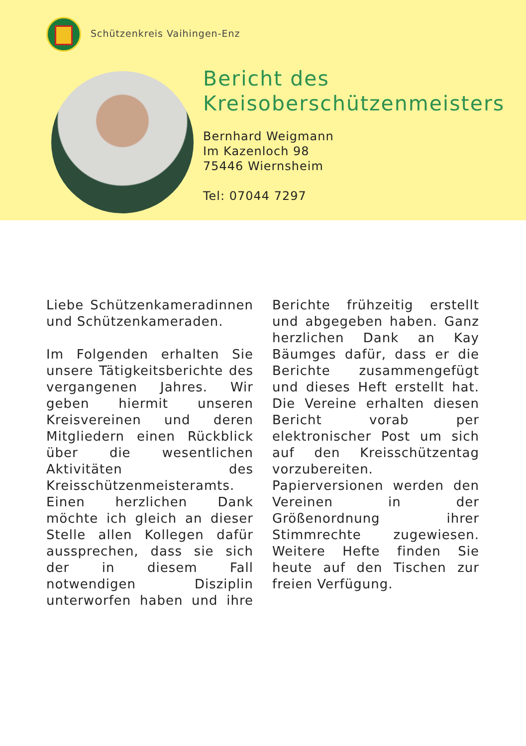Schützenkreis Vaihingen-Enz
Bericht des
Kreisoberschützenmeisters
Bernhard Weigmann
Im Kazenloch 98
75446 Wiernsheim
Tel: 07044 7297
Liebe Schützenkameradinnen und Schützenkameraden.
Im Folgenden erhalten Sie unsere Tätigkeitsberichte des vergangenen Jahres. Wir geben hiermit unseren Kreisvereinen und deren Mitgliedern einen Rückblick über die wesentlichen Aktivitäten des Kreisschützenmeisteramts. Einen herzlichen Dank möchte ich gleich an dieser Stelle allen Kollegen dafür aussprechen, dass sie sich der in diesem Fall notwendigen Disziplin unterworfen haben und ihre Berichte frühzeitig erstellt und abgegeben haben. Ganz herzlichen Dank an Kay Bäumges dafür, dass er die Berichte zusammengefügt und dieses Heft erstellt hat. Die Vereine erhalten diesen Bericht vorab per elektronischer Post um sich auf den Kreisschützentag vorzubereiten. Papierversionen werden den Vereinen in der Größenordnung ihrer Stimmrechte zugewiesen. Weitere Hefte finden Sie heute auf den Tischen zur freien Verfügung.